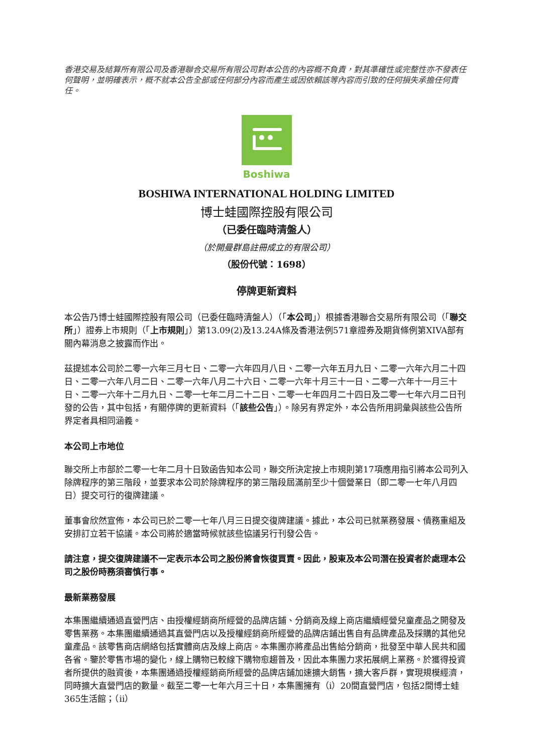香港交易及結算所有限公司及香港聯合交易所有限公司對本公告的內容概不負責，對其準確性或完整性亦不發表任何聲明，並明確表示，概不就本公告全部或任何部分內容而產生或因依賴該等內容而引致的任何損失承擔任何責任。
Boshiwa
BOSHIWA INTERNATIONAL HOLDING LIMITED
博士蛙國際控股有限公司
（已委任臨時清盤人）
（於開曼群島註冊成立的有限公司）
（股份代號：1698）
停牌更新資料
本公告乃博士蛙國際控股有限公司（已委任臨時清盤人）（「本公司」）根據香港聯合交易所有限公司（「聯交所」）證券上市規則（「上市規則」）第13.09(2)及13.24A條及香港法例571章證券及期貨條例第XIVA部有關內幕消息之披露而作出。
茲提述本公司於二零一六年三月七日、二零一六年四月八日、二零一六年五月九日、二零一六年六月二十四日、二零一六年八月二日、二零一六年八月二十六日、二零一六年十月三十一日、二零一六年十一月三十日、二零一六年十二月九日、二零一七年二月二十二日、二零一七年四月二十四日及二零一七年六月二日刊發的公告，其中包括，有關停牌的更新資料（「該些公告」）。除另有界定外，本公告所用詞彙與該些公告所界定者具相同涵義。
本公司上市地位
聯交所上市部於二零一七年二月十日致函告知本公司，聯交所決定按上市規則第17項應用指引將本公司列入除牌程序的第三階段，並要求本公司於除牌程序的第三階段屆滿前至少十個營業日（即二零一七年八月四日）提交可行的復牌建議。
董事會欣然宣佈，本公司已於二零一七年八月三日提交復牌建議。據此，本公司已就業務發展、債務重組及安排訂立若干協議。本公司將於適當時候就該些協議另行刊發公告。
請注意，提交復牌建議不一定表示本公司之股份將會恢復買賣。因此，股東及本公司潛在投資者於處理本公司之股份時務須審慎行事。
最新業務發展
本集團繼續通過直營門店、由授權經銷商所經營的品牌店鋪、分銷商及線上商店繼續經營兒童產品之開發及零售業務。本集團繼續通過其直營門店以及授權經銷商所經營的品牌店鋪出售自有品牌產品及採購的其他兒童產品。該零售商店網絡包括實體商店及線上商店。本集團亦將產品出售給分銷商，批發至中華人民共和國各省。鑒於零售市場的變化，線上購物已較線下購物愈趨普及，因此本集團力求拓展網上業務。於獲得投資者所提供的融資後，本集團通過授權經銷商所經營的品牌店鋪加速擴大銷售，擴大客戶群，實現規模經濟，同時擴大直營門店的數量。截至二零一七年六月三十日，本集團擁有（i）20間直營門店，包括2間博士蛙365生活館；（ii）